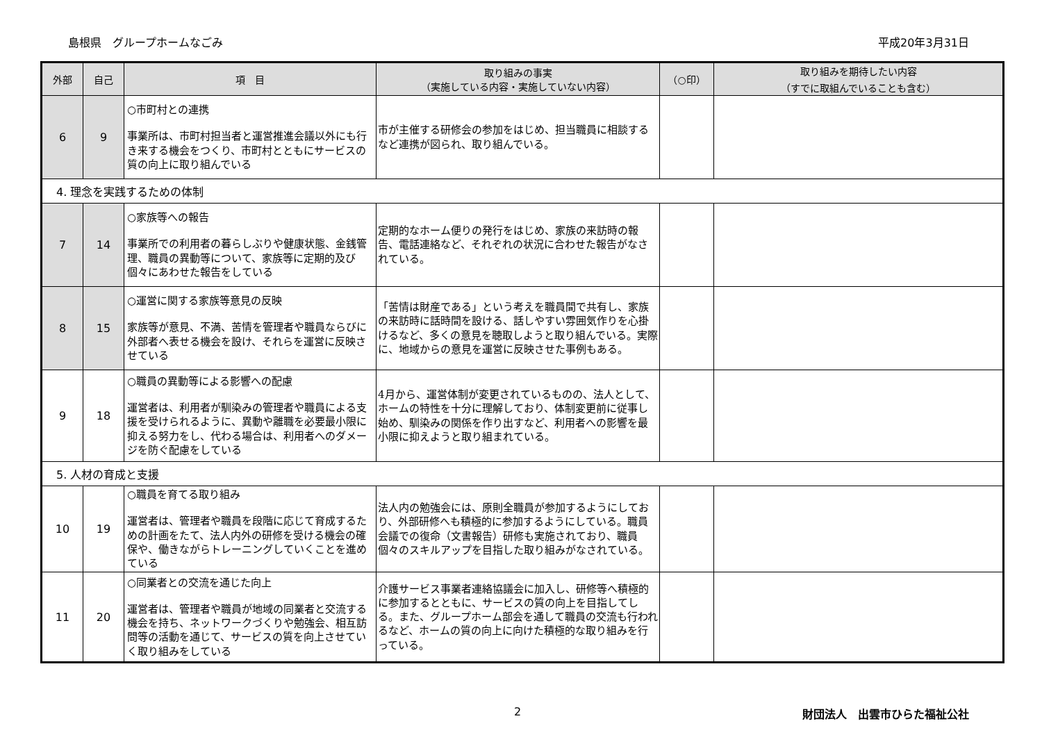島根県　グループホームなごみ 平成20年3月31日
| 外部 | 自己 | 項 目 | 取り組みの事実 （実施している内容・実施していない内容） | （○印） | 取り組みを期待したい内容 （すでに取組んでいることも含む） |
| --- | --- | --- | --- | --- | --- |
| 6 | 9 | ○市町村との連携 事業所は、市町村担当者と運営推進会議以外にも行き来する機会をつくり、市町村とともにサービスの質の向上に取り組んでいる | 市が主催する研修会の参加をはじめ、担当職員に相談するなど連携が図られ、取り組んでいる。 | | |
| 4. 理念を実践するための体制 | | | | | |
| 7 | 14 | ○家族等への報告 事業所での利用者の暮らしぶりや健康状態、金銭管理、職員の異動等について、家族等に定期的及び個々にあわせた報告をしている | 定期的なホーム便りの発行をはじめ、家族の来訪時の報告、電話連絡など、それぞれの状況に合わせた報告がなされている。 | | |
| 8 | 15 | ○運営に関する家族等意見の反映 家族等が意見、不満、苦情を管理者や職員ならびに外部者へ表せる機会を設け、それらを運営に反映させている | 「苦情は財産である」という考えを職員間で共有し、家族の来訪時に話時間を設ける、話しやすい雰囲気作りを心掛けるなど、多くの意見を聴取しようと取り組んでいる。実際に、地域からの意見を運営に反映させた事例もある。 | | |
| 9 | 18 | ○職員の異動等による影響への配慮 運営者は、利用者が馴染みの管理者や職員による支援を受けられるように、異動や離職を必要最小限に抑える努力をし、代わる場合は、利用者へのダメージを防ぐ配慮をしている | 4月から、運営体制が変更されているものの、法人として、ホームの特性を十分に理解しており、体制変更前に従事し始め、馴染みの関係を作り出すなど、利用者への影響を最小限に抑えようと取り組まれている。 | | |
| 5. 人材の育成と支援 | | | | | |
| 10 | 19 | ○職員を育てる取り組み 運営者は、管理者や職員を段階に応じて育成するための計画をたて、法人内外の研修を受ける機会の確保や、働きながらトレーニングしていくことを進めている | 法人内の勉強会には、原則全職員が参加するようにしており、外部研修へも積極的に参加するようにしている。職員会議での復命（文書報告）研修も実施されており、職員個々のスキルアップを目指した取り組みがなされている。 | | |
| 11 | 20 | ○同業者との交流を通じた向上 運営者は、管理者や職員が地域の同業者と交流する機会を持ち、ネットワークづくりや勉強会、相互訪問等の活動を通じて、サービスの質を向上させていく取り組みをしている | 介護サービス事業者連絡協議会に加入し、研修等へ積極的に参加するとともに、サービスの質の向上を目指してしる。また、グループホーム部会を通して職員の交流も行われるなど、ホームの質の向上に向けた積極的な取り組みを行っている。 | | |
2 財団法人　出雲市ひらた福祉公社